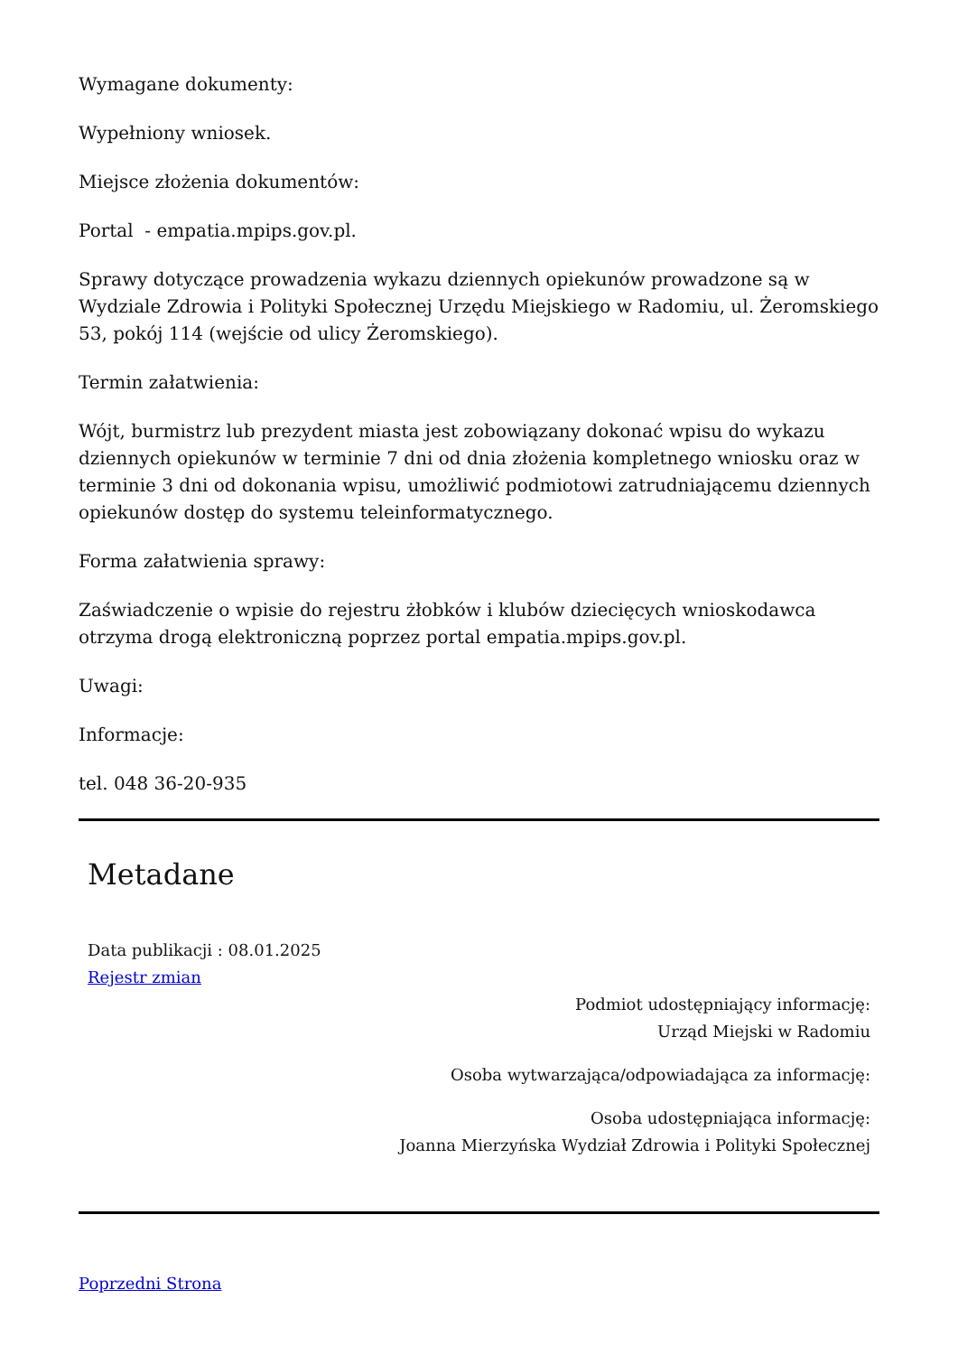Wymagane dokumenty:
Wypełniony wniosek.
Miejsce złożenia dokumentów:
Portal - empatia.mpips.gov.pl.
Sprawy dotyczące prowadzenia wykazu dziennych opiekunów prowadzone są w Wydziale Zdrowia i Polityki Społecznej Urzędu Miejskiego w Radomiu, ul. Żeromskiego 53, pokój 114 (wejście od ulicy Żeromskiego).
Termin załatwienia:
Wójt, burmistrz lub prezydent miasta jest zobowiązany dokonać wpisu do wykazu dziennych opiekunów w terminie 7 dni od dnia złożenia kompletnego wniosku oraz w terminie 3 dni od dokonania wpisu, umożliwić podmiotowi zatrudniającemu dziennych opiekunów dostęp do systemu teleinformatycznego.
Forma załatwienia sprawy:
Zaświadczenie o wpisie do rejestru żłobków i klubów dziecięcych wnioskodawca otrzyma drogą elektroniczną poprzez portal empatia.mpips.gov.pl.
Uwagi:
Informacje:
tel. 048 36-20-935
Metadane
Data publikacji : 08.01.2025
Rejestr zmian
Podmiot udostępniający informację:
Urząd Miejski w Radomiu
Osoba wytwarzająca/odpowiadająca za informację:
Osoba udostępniająca informację:
Joanna Mierzyńska Wydział Zdrowia i Polityki Społecznej
Poprzedni Strona